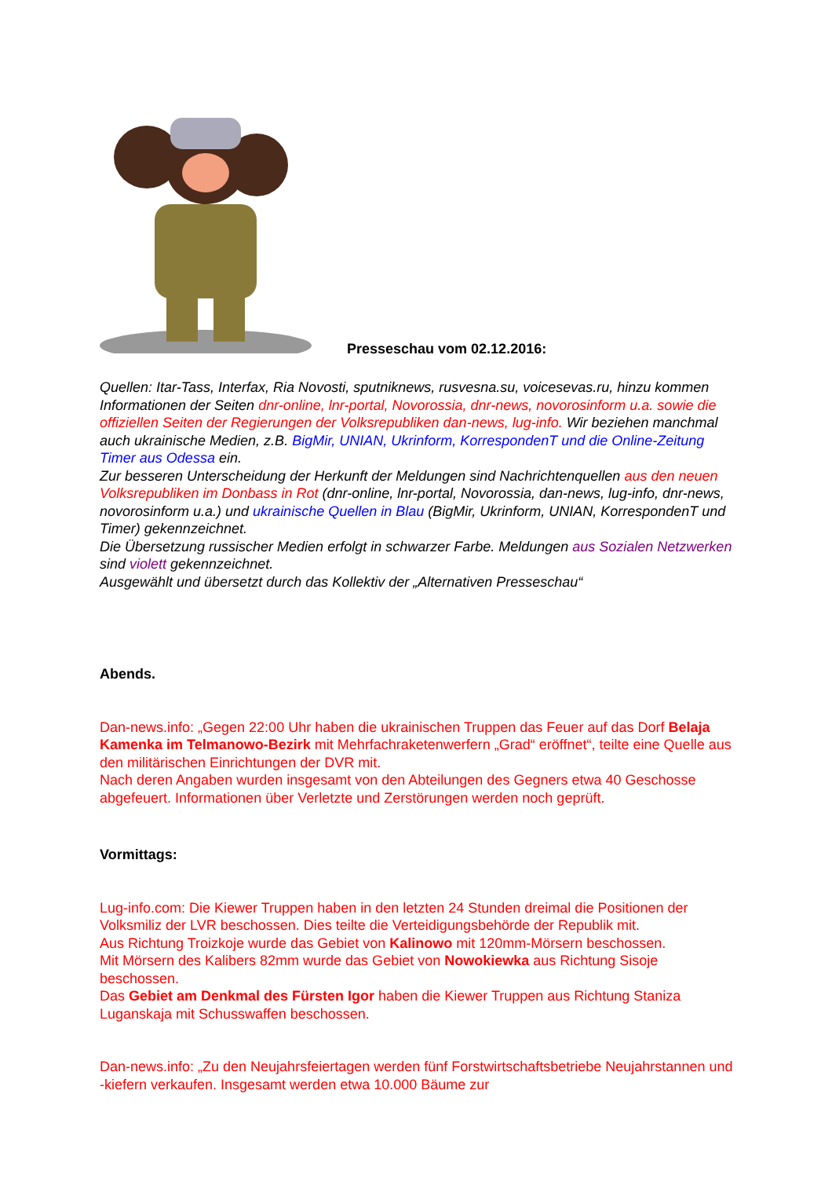Presseschau vom 02.12.2016:
Quellen: Itar-Tass, Interfax, Ria Novosti, sputniknews, rusvesna.su, voicesevas.ru, hinzu kommen Informationen der Seiten dnr-online, lnr-portal, Novorossia, dnr-news, novorosin­form u.a. sowie die offiziellen Seiten der Regierungen der Volksrepubliken dan-news, lug-info. Wir beziehen manchmal auch ukrainische Medien, z.B. BigMir, UNIAN, Ukrinform, Kor­respondenT und die Online-Zeitung Timer aus Odessa ein.
Zur besseren Unterscheidung der Herkunft der Meldungen sind Nachrichtenquellen aus den neuen Volksrepubliken im Donbass in Rot (dnr-online, lnr-portal, Novorossia, dan-news, lug-info, dnr-news, novorosinform u.a.) und ukrainische Quellen in Blau (BigMir, Ukrinform, UNI­AN, KorrespondenT und Timer) gekennzeichnet.
Die Übersetzung russischer Medien erfolgt in schwarzer Farbe. Meldungen aus Sozialen Netzwerken sind violett gekennzeichnet.
Ausgewählt und übersetzt durch das Kollektiv der „Alternativen Presseschau“
Abends.
Dan-news.info: „Gegen 22:00 Uhr haben die ukrainischen Truppen das Feuer auf das Dorf Belaja Kamenka im Telmanowo-Bezirk mit Mehrfachraketenwerfern „Grad“ eröffnet“, teilte eine Quelle aus den militärischen Einrichtungen der DVR mit.
Nach deren Angaben wurden insgesamt von den Abteilungen des Gegners etwa 40 Geschosse abgefeuert. Informationen über Verletzte und Zerstörungen werden noch geprüft.
Vormittags:
Lug-info.com: Die Kiewer Truppen haben in den letzten 24 Stunden dreimal die Positionen der Volksmiliz der LVR beschossen. Dies teilte die Verteidigungsbehörde der Republik mit.
Aus Richtung Troizkoje wurde das Gebiet von Kalinowo mit 120mm-Mörsern beschossen.
Mit Mörsern des Kalibers 82mm wurde das Gebiet von Nowokiewka aus Richtung Sisoje beschossen.
Das Gebiet am Denkmal des Fürsten Igor haben die Kiewer Truppen aus Richtung Staniza Luganskaja mit Schusswaffen beschossen.
Dan-news.info: „Zu den Neujahrsfeiertagen werden fünf Forstwirtschaftsbetriebe Neujahrstannen und -kiefern verkaufen. Insgesamt werden etwa 10.000 Bäume zur